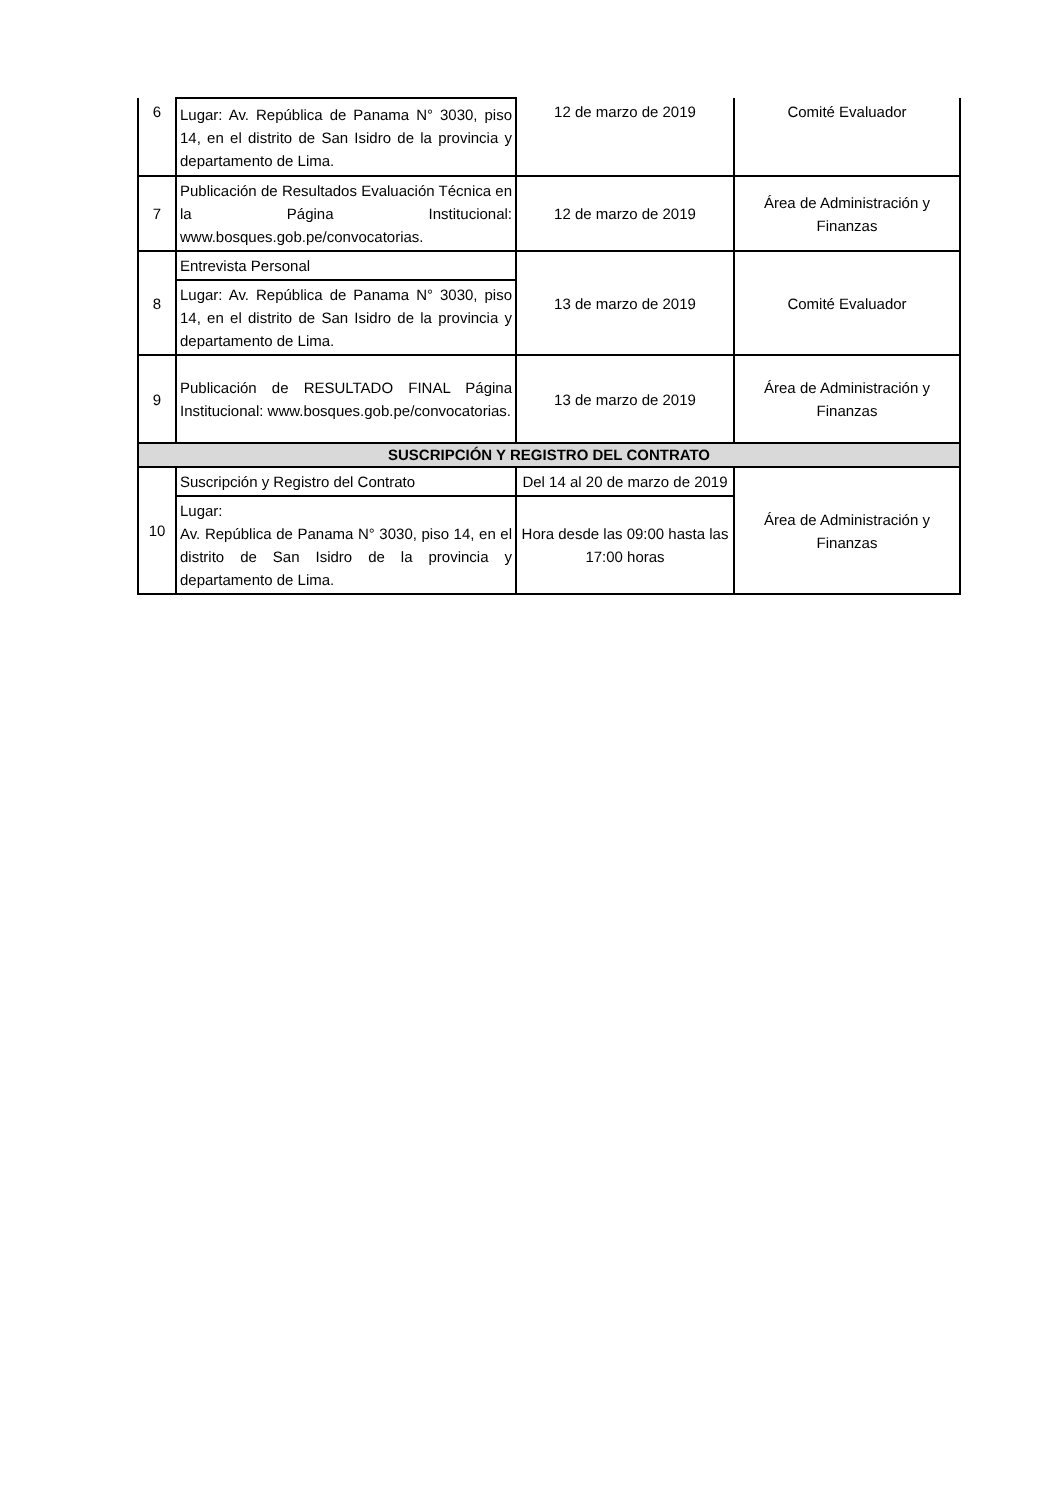| 6 | Lugar: Av. República de Panama N° 3030, piso 14, en el distrito de San Isidro de la provincia y departamento de Lima. | 12 de marzo de 2019 | Comité Evaluador |
| 7 | Publicación de Resultados Evaluación Técnica en la Página Institucional: www.bosques.gob.pe/convocatorias. | 12 de marzo de 2019 | Área de Administración y Finanzas |
| 8 | Entrevista Personal | 13 de marzo de 2019 | Comité Evaluador |
| | Lugar: Av. República de Panama N° 3030, piso 14, en el distrito de San Isidro de la provincia y departamento de Lima. | | |
| 9 | Publicación de RESULTADO FINAL Página Institucional: www.bosques.gob.pe/convocatorias. | 13 de marzo de 2019 | Área de Administración y Finanzas |
| SUSCRIPCIÓN Y REGISTRO DEL CONTRATO | | | |
| 10 | Suscripción y Registro del Contrato | Del 14 al 20 de marzo de 2019 | Área de Administración y Finanzas |
| | Lugar: Av. República de Panama N° 3030, piso 14, en el distrito de San Isidro de la provincia y departamento de Lima. | Hora desde las 09:00 hasta las 17:00 horas | |